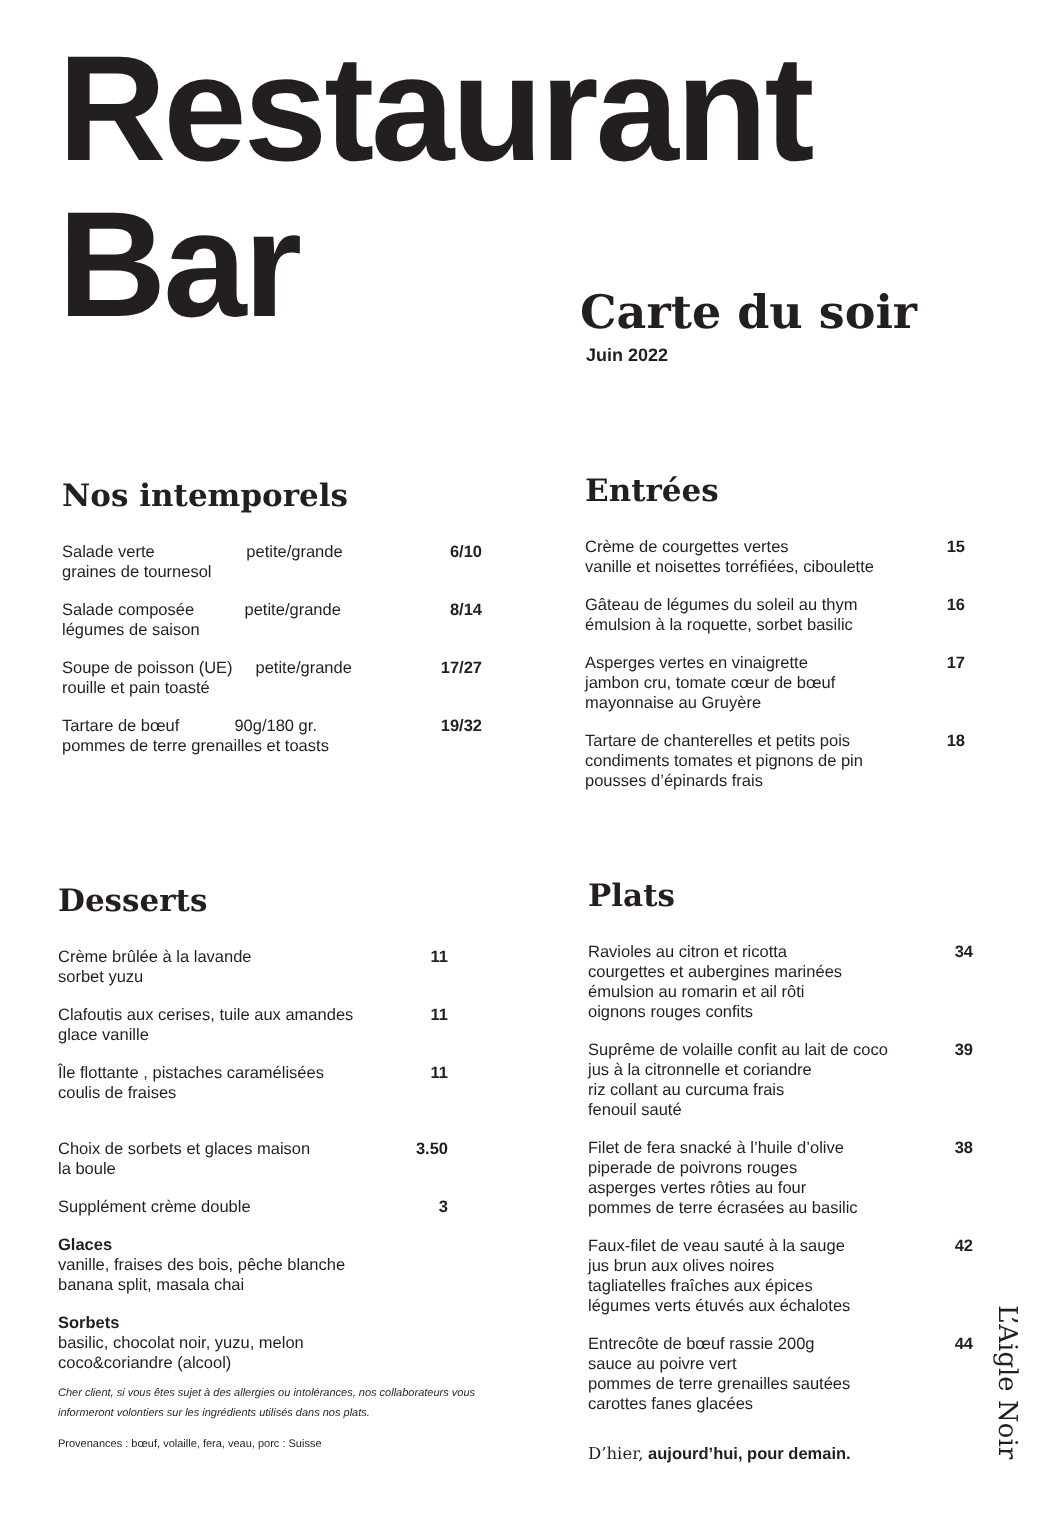Restaurant
Bar
Carte du soir
Juin 2022
Nos intemporels
Salade verte petite/grande
graines de tournesol 6/10
Salade composée petite/grande
légumes de saison 8/14
Soupe de poisson (UE) petite/grande
rouille et pain toasté 17/27
Tartare de bœuf 90g/180 gr.
pommes de terre grenailles et toasts 19/32
Entrées
Crème de courgettes vertes
vanille et noisettes torréfiées, ciboulette 15
Gâteau de légumes du soleil au thym
émulsion à la roquette, sorbet basilic 16
Asperges vertes en vinaigrette
jambon cru, tomate cœur de bœuf
mayonnaise au Gruyère 17
Tartare de chanterelles et petits pois
condiments tomates et pignons de pin
pousses d’épinards frais 18
Desserts
Crème brûlée à la lavande
sorbet yuzu 11
Clafoutis aux cerises, tuile aux amandes
glace vanille 11
Île flottante , pistaches caramélisées
coulis de fraises 11
Choix de sorbets et glaces maison
la boule 3.50
Supplément crème double 3
Glaces
vanille, fraises des bois, pêche blanche
banana split, masala chai
Sorbets
basilic, chocolat noir, yuzu, melon
coco&coriandre (alcool)
Cher client, si vous êtes sujet à des allergies ou intolérances, nos collaborateurs vous informeront volontiers sur les ingrédients utilisés dans nos plats.
Provenances : bœuf, volaille, fera, veau, porc : Suisse
Plats
Ravioles au citron et ricotta
courgettes et aubergines marinées
émulsion au romarin et ail rôti
oignons rouges confits 34
Suprême de volaille confit au lait de coco
jus à la citronnelle et coriandre
riz collant au curcuma frais
fenouil sauté 39
Filet de fera snacké à l’huile d’olive
piperade de poivrons rouges
asperges vertes rôties au four
pommes de terre écrasées au basilic 38
Faux-filet de veau sauté à la sauge
jus brun aux olives noires
tagliatelles fraîches aux épices
légumes verts étuvés aux échalotes 42
Entrecôte de bœuf rassie 200g
sauce au poivre vert
pommes de terre grenailles sautées
carottes fanes glacées 44
D’hier, aujourd’hui, pour demain.
L’Aigle Noir